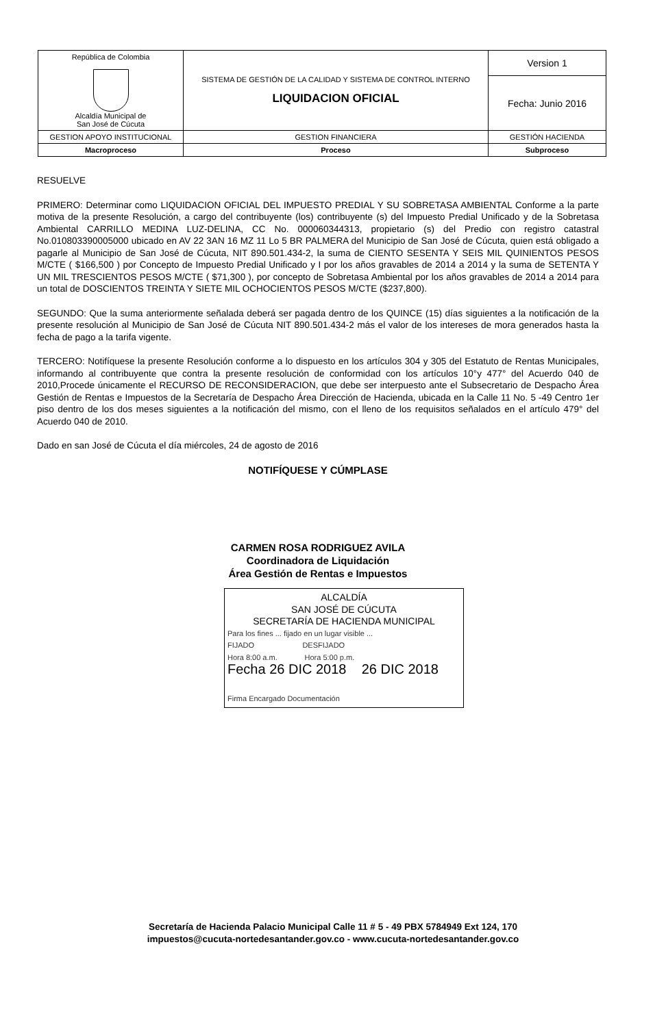| República de Colombia Alcaldía Municipal de San José de Cúcuta | SISTEMA DE GESTIÓN DE LA CALIDAD Y SISTEMA DE CONTROL INTERNO LIQUIDACION OFICIAL | Version 1 |
| | | Fecha: Junio 2016 |
| GESTION APOYO INSTITUCIONAL | GESTION FINANCIERA | GESTIÓN HACIENDA |
| Macroproceso | Proceso | Subproceso |
RESUELVE
PRIMERO: Determinar como LIQUIDACION OFICIAL DEL IMPUESTO PREDIAL Y SU SOBRETASA AMBIENTAL Conforme a la parte motiva de la presente Resolución, a cargo del contribuyente (los) contribuyente (s) del Impuesto Predial Unificado y de la Sobretasa Ambiental CARRILLO MEDINA LUZ-DELINA, CC No. 000060344313, propietario (s) del Predio con registro catastral No.010803390005000 ubicado en AV 22 3AN 16 MZ 11 Lo 5 BR PALMERA del Municipio de San José de Cúcuta, quien está obligado a pagarle al Municipio de San José de Cúcuta, NIT 890.501.434-2, la suma de CIENTO SESENTA Y SEIS MIL QUINIENTOS PESOS M/CTE ( $166,500 ) por Concepto de Impuesto Predial Unificado y I por los años gravables de 2014 a 2014 y la suma de SETENTA Y UN MIL TRESCIENTOS PESOS M/CTE ( $71,300 ), por concepto de Sobretasa Ambiental por los años gravables de 2014 a 2014 para un total de DOSCIENTOS TREINTA Y SIETE MIL OCHOCIENTOS PESOS M/CTE ($237,800).
SEGUNDO: Que la suma anteriormente señalada deberá ser pagada dentro de los QUINCE (15) días siguientes a la notificación de la presente resolución al Municipio de San José de Cúcuta NIT 890.501.434-2 más el valor de los intereses de mora generados hasta la fecha de pago a la tarifa vigente.
TERCERO: Notifíquese la presente Resolución conforme a lo dispuesto en los artículos 304 y 305 del Estatuto de Rentas Municipales, informando al contribuyente que contra la presente resolución de conformidad con los artículos 10°y 477° del Acuerdo 040 de 2010,Procede únicamente el RECURSO DE RECONSIDERACION, que debe ser interpuesto ante el Subsecretario de Despacho Área Gestión de Rentas e Impuestos de la Secretaría de Despacho Área Dirección de Hacienda, ubicada en la Calle 11 No. 5 -49 Centro 1er piso dentro de los dos meses siguientes a la notificación del mismo, con el lleno de los requisitos señalados en el artículo 479° del Acuerdo 040 de 2010.
Dado en san José de Cúcuta el día miércoles, 24 de agosto de 2016
NOTIFÍQUESE Y CÚMPLASE
CARMEN ROSA RODRIGUEZ AVILA
Coordinadora de Liquidación
Área Gestión de Rentas e Impuestos
ALCALDÍA
SAN JOSÉ DE CÚCUTA
SECRETARÍA DE HACIENDA MUNICIPAL
Para los fines ... fijado en un lugar visible ...
FIJADO DESFIJADO
Hora 8:00 a.m. Hora 5:00 p.m.
Fecha 26 DIC 2018 26 DIC 2018
Firma Encargado Documentación
Secretaría de Hacienda Palacio Municipal Calle 11 # 5 - 49 PBX 5784949 Ext 124, 170
impuestos@cucuta-nortedesantander.gov.co - www.cucuta-nortedesantander.gov.co